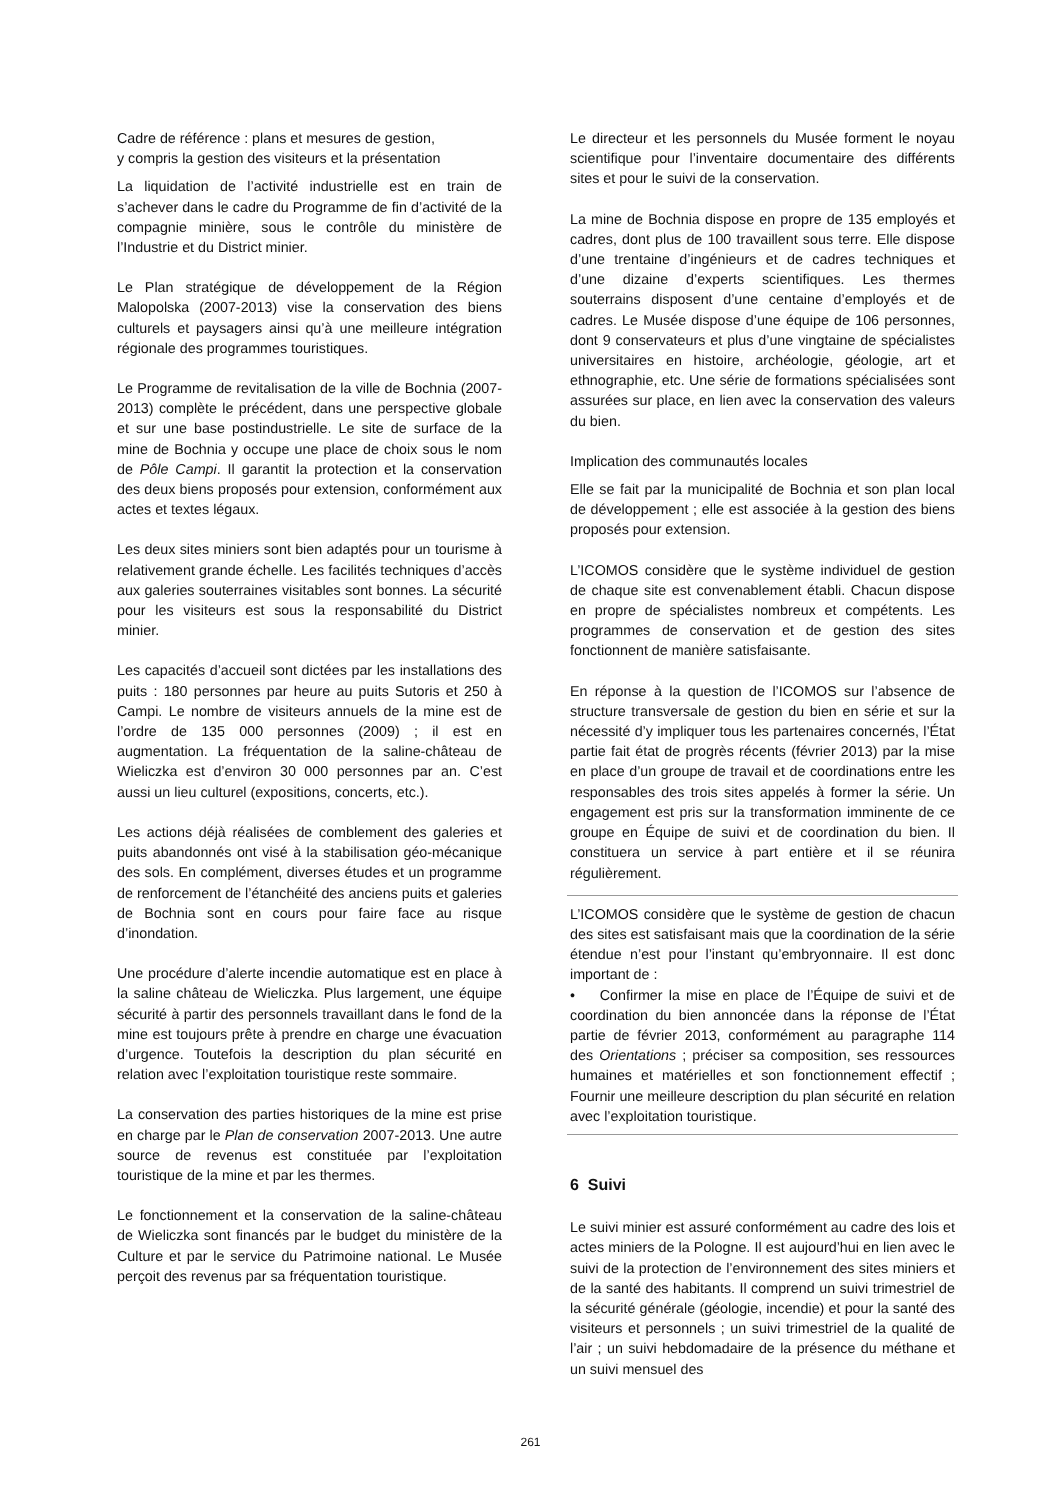Cadre de référence : plans et mesures de gestion,
y compris la gestion des visiteurs et la présentation
La liquidation de l’activité industrielle est en train de s’achever dans le cadre du Programme de fin d’activité de la compagnie minière, sous le contrôle du ministère de l’Industrie et du District minier.
Le Plan stratégique de développement de la Région Malopolska (2007-2013) vise la conservation des biens culturels et paysagers ainsi qu’à une meilleure intégration régionale des programmes touristiques.
Le Programme de revitalisation de la ville de Bochnia (2007-2013) complète le précédent, dans une perspective globale et sur une base postindustrielle. Le site de surface de la mine de Bochnia y occupe une place de choix sous le nom de Pôle Campi. Il garantit la protection et la conservation des deux biens proposés pour extension, conformément aux actes et textes légaux.
Les deux sites miniers sont bien adaptés pour un tourisme à relativement grande échelle. Les facilités techniques d’accès aux galeries souterraines visitables sont bonnes. La sécurité pour les visiteurs est sous la responsabilité du District minier.
Les capacités d’accueil sont dictées par les installations des puits : 180 personnes par heure au puits Sutoris et 250 à Campi. Le nombre de visiteurs annuels de la mine est de l’ordre de 135 000 personnes (2009) ; il est en augmentation. La fréquentation de la saline-château de Wieliczka est d’environ 30 000 personnes par an. C’est aussi un lieu culturel (expositions, concerts, etc.).
Les actions déjà réalisées de comblement des galeries et puits abandonnés ont visé à la stabilisation géo-mécanique des sols. En complément, diverses études et un programme de renforcement de l’étanchéité des anciens puits et galeries de Bochnia sont en cours pour faire face au risque d’inondation.
Une procédure d’alerte incendie automatique est en place à la saline château de Wieliczka. Plus largement, une équipe sécurité à partir des personnels travaillant dans le fond de la mine est toujours prête à prendre en charge une évacuation d’urgence. Toutefois la description du plan sécurité en relation avec l’exploitation touristique reste sommaire.
La conservation des parties historiques de la mine est prise en charge par le Plan de conservation 2007-2013. Une autre source de revenus est constituée par l’exploitation touristique de la mine et par les thermes.
Le fonctionnement et la conservation de la saline-château de Wieliczka sont financés par le budget du ministère de la Culture et par le service du Patrimoine national. Le Musée perçoit des revenus par sa fréquentation touristique.
Le directeur et les personnels du Musée forment le noyau scientifique pour l’inventaire documentaire des différents sites et pour le suivi de la conservation.
La mine de Bochnia dispose en propre de 135 employés et cadres, dont plus de 100 travaillent sous terre. Elle dispose d’une trentaine d’ingénieurs et de cadres techniques et d’une dizaine d’experts scientifiques. Les thermes souterrains disposent d’une centaine d’employés et de cadres. Le Musée dispose d’une équipe de 106 personnes, dont 9 conservateurs et plus d’une vingtaine de spécialistes universitaires en histoire, archéologie, géologie, art et ethnographie, etc. Une série de formations spécialisées sont assurées sur place, en lien avec la conservation des valeurs du bien.
Implication des communautés locales
Elle se fait par la municipalité de Bochnia et son plan local de développement ; elle est associée à la gestion des biens proposés pour extension.
L’ICOMOS considère que le système individuel de gestion de chaque site est convenablement établi. Chacun dispose en propre de spécialistes nombreux et compétents. Les programmes de conservation et de gestion des sites fonctionnent de manière satisfaisante.
En réponse à la question de l’ICOMOS sur l’absence de structure transversale de gestion du bien en série et sur la nécessité d’y impliquer tous les partenaires concernés, l’État partie fait état de progrès récents (février 2013) par la mise en place d’un groupe de travail et de coordinations entre les responsables des trois sites appelés à former la série. Un engagement est pris sur la transformation imminente de ce groupe en Équipe de suivi et de coordination du bien. Il constituera un service à part entière et il se réunira régulièrement.
L’ICOMOS considère que le système de gestion de chacun des sites est satisfaisant mais que la coordination de la série étendue n’est pour l’instant qu’embryonnaire. Il est donc important de :
• Confirmer la mise en place de l’Équipe de suivi et de coordination du bien annoncée dans la réponse de l’État partie de février 2013, conformément au paragraphe 114 des Orientations ; préciser sa composition, ses ressources humaines et matérielles et son fonctionnement effectif ; Fournir une meilleure description du plan sécurité en relation avec l’exploitation touristique.
6 Suivi
Le suivi minier est assuré conformément au cadre des lois et actes miniers de la Pologne. Il est aujourd’hui en lien avec le suivi de la protection de l’environnement des sites miniers et de la santé des habitants. Il comprend un suivi trimestriel de la sécurité générale (géologie, incendie) et pour la santé des visiteurs et personnels ; un suivi trimestriel de la qualité de l’air ; un suivi hebdomadaire de la présence du méthane et un suivi mensuel des
261